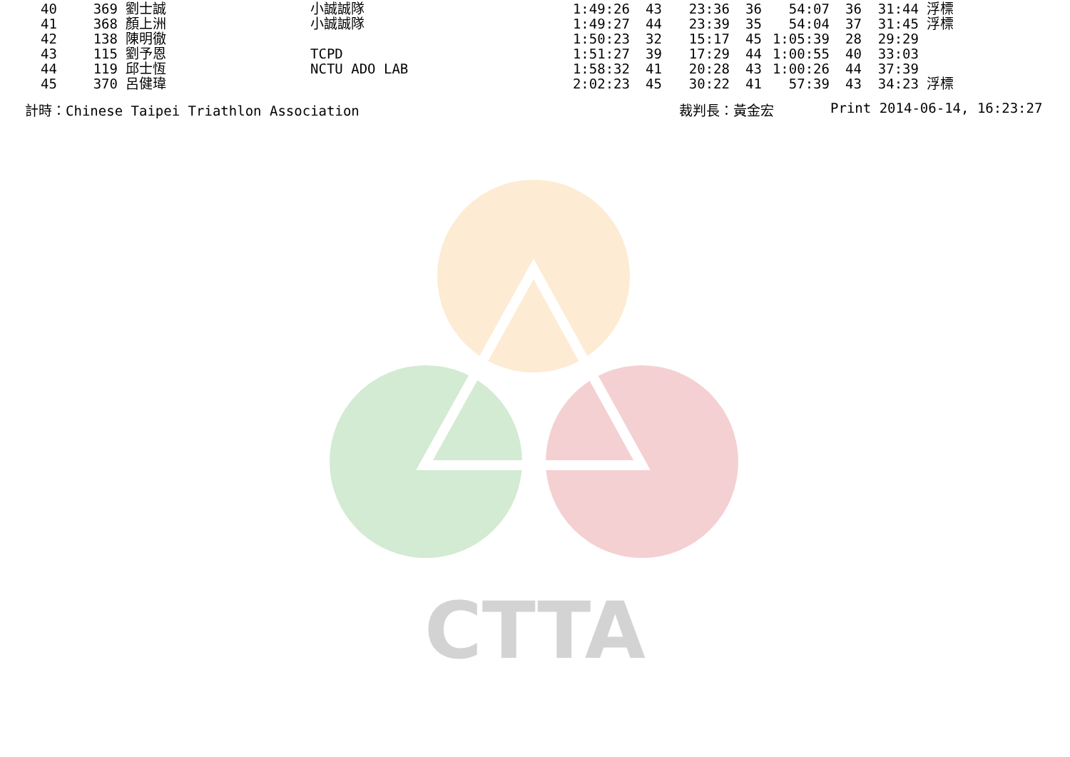CTTA
| 40 | 369 | 劉士誠 | 小誠誠隊 | 1:49:26 | 43 | 23:36 | 36 | 54:07 | 36 | 31:44 | 浮標 |
| 41 | 368 | 顏上洲 | 小誠誠隊 | 1:49:27 | 44 | 23:39 | 35 | 54:04 | 37 | 31:45 | 浮標 |
| 42 | 138 | 陳明徹 | | 1:50:23 | 32 | 15:17 | 45 | 1:05:39 | 28 | 29:29 | |
| 43 | 115 | 劉予恩 | TCPD | 1:51:27 | 39 | 17:29 | 44 | 1:00:55 | 40 | 33:03 | |
| 44 | 119 | 邱士恆 | NCTU ADO LAB | 1:58:32 | 41 | 20:28 | 43 | 1:00:26 | 44 | 37:39 | |
| 45 | 370 | 呂健瑋 | | 2:02:23 | 45 | 30:22 | 41 | 57:39 | 43 | 34:23 | 浮標 |
計時：Chinese Taipei Triathlon Association 裁判長：黃金宏 Print 2014-06-14, 16:23:27